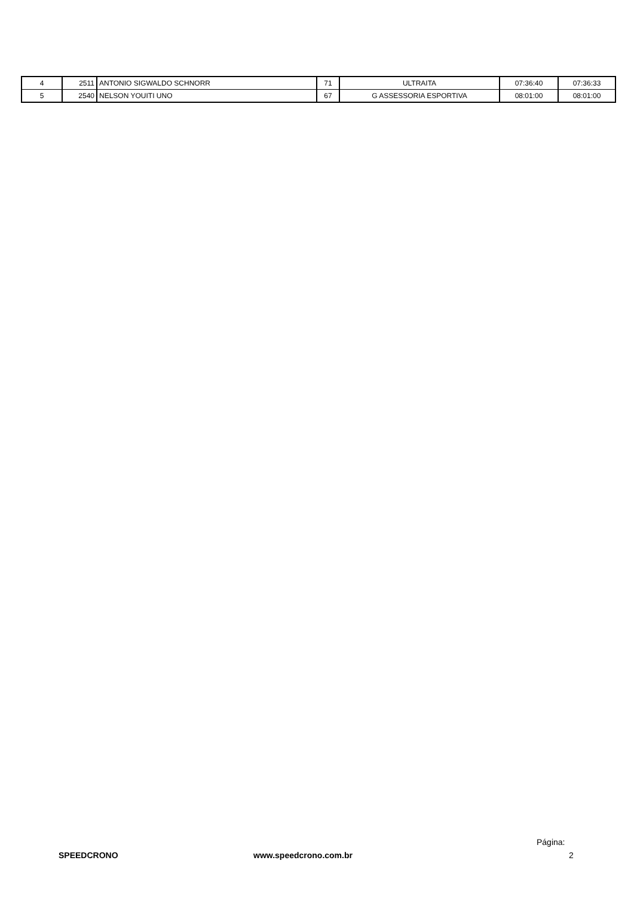| 4 | 2511 | ANTONIO SIGWALDO SCHNORR | 71 | ULTRAITA | 07:36:40 | 07:36:33 |
| 5 | 2540 | NELSON YOUITI UNO | 67 | G ASSESSORIA ESPORTIVA | 08:01:00 | 08:01:00 |
Página:
SPEEDCRONO www.speedcrono.com.br 2